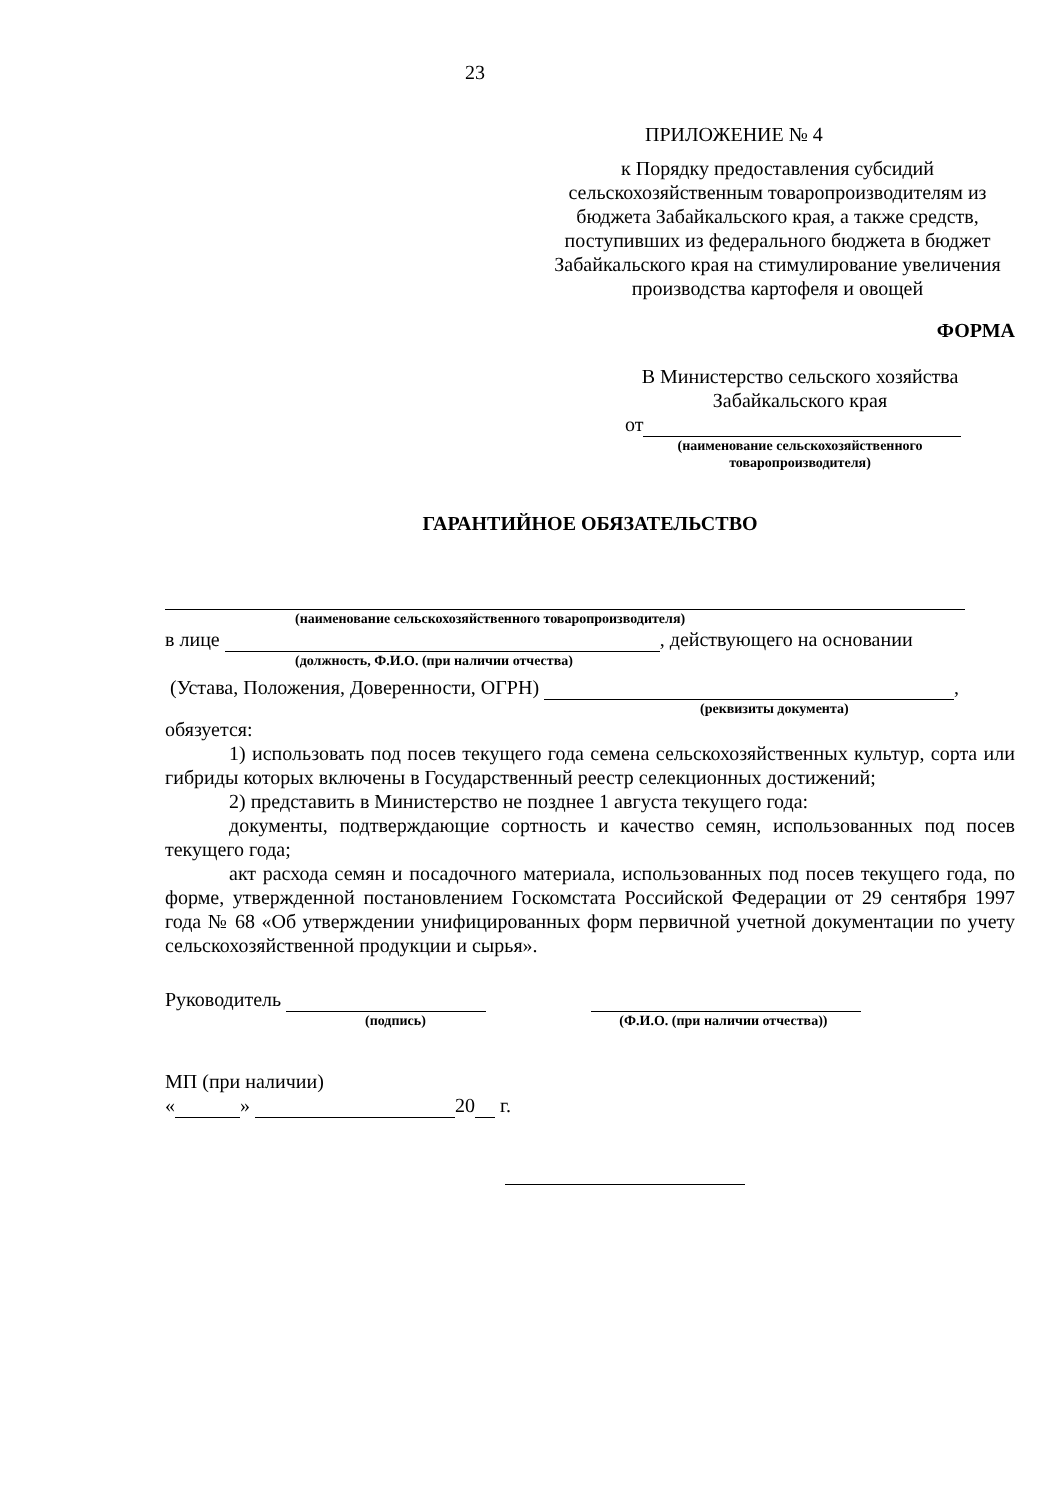23
ПРИЛОЖЕНИЕ № 4
к Порядку предоставления субсидий сельскохозяйственным товаропроизводителям из бюджета Забайкальского края, а также средств, поступивших из федерального бюджета в бюджет Забайкальского края на стимулирование увеличения производства картофеля и овощей
ФОРМА
В Министерство сельского хозяйства
Забайкальского края
от
(наименование сельскохозяйственного
товаропроизводителя)
ГАРАНТИЙНОЕ ОБЯЗАТЕЛЬСТВО
(наименование сельскохозяйственного товаропроизводителя)
в лице , действующего на основании
(должность, Ф.И.О. (при наличии отчества)
(Устава, Положения, Доверенности, ОГРН) ,
(реквизиты документа)
обязуется:
1) использовать под посев текущего года семена сельскохозяйственных культур, сорта или гибриды которых включены в Государственный реестр селекционных достижений;
2) представить в Министерство не позднее 1 августа текущего года:
документы, подтверждающие сортность и качество семян, использованных под посев текущего года;
акт расхода семян и посадочного материала, использованных под посев текущего года, по форме, утвержденной постановлением Госкомстата Российской Федерации от 29 сентября 1997 года № 68 «Об утверждении унифицированных форм первичной учетной документации по учету сельскохозяйственной продукции и сырья».
Руководитель
(подпись) (Ф.И.О. (при наличии отчества))
МП (при наличии)
« » 20 г.